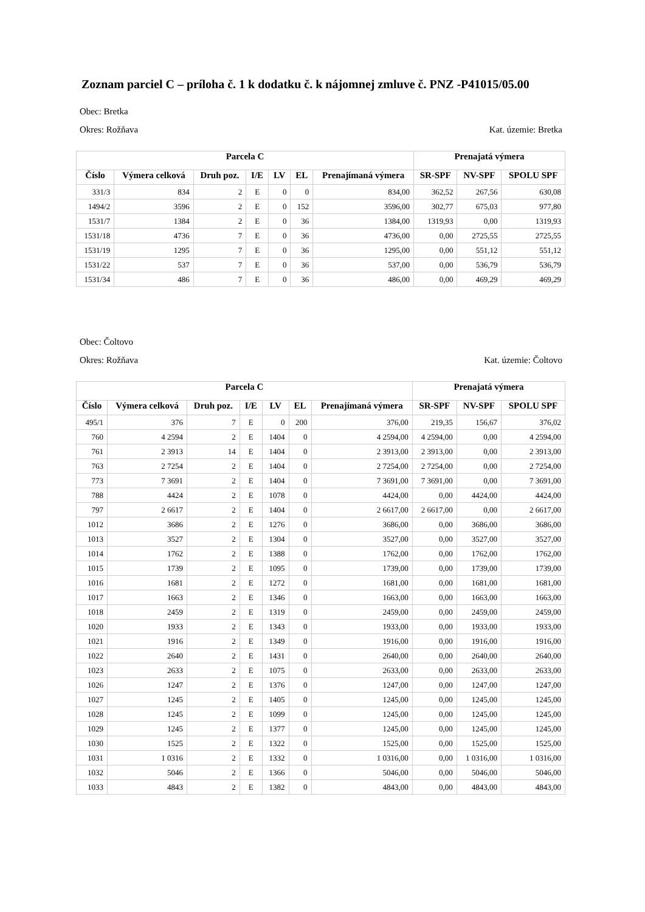Zoznam parciel C – príloha č. 1 k dodatku č. k nájomnej zmluve č. PNZ -P41015/05.00
Obec: Bretka
Okres: Rožňava Kat. územie: Bretka
| Parcela C | | | | | | | Prenajatá výmera | | |
| --- | --- | --- | --- | --- | --- | --- | --- | --- | --- |
| Číslo | Výmera celková | Druh poz. | I/E | LV | EL | Prenajímaná výmera | SR-SPF | NV-SPF | SPOLU SPF |
| 331/3 | 834 | 2 | E | 0 | 0 | 834,00 | 362,52 | 267,56 | 630,08 |
| 1494/2 | 3596 | 2 | E | 0 | 152 | 3596,00 | 302,77 | 675,03 | 977,80 |
| 1531/7 | 1384 | 2 | E | 0 | 36 | 1384,00 | 1319,93 | 0,00 | 1319,93 |
| 1531/18 | 4736 | 7 | E | 0 | 36 | 4736,00 | 0,00 | 2725,55 | 2725,55 |
| 1531/19 | 1295 | 7 | E | 0 | 36 | 1295,00 | 0,00 | 551,12 | 551,12 |
| 1531/22 | 537 | 7 | E | 0 | 36 | 537,00 | 0,00 | 536,79 | 536,79 |
| 1531/34 | 486 | 7 | E | 0 | 36 | 486,00 | 0,00 | 469,29 | 469,29 |
Obec: Čoltovo
Okres: Rožňava Kat. územie: Čoltovo
| Parcela C | | | | | | | Prenajatá výmera | | |
| --- | --- | --- | --- | --- | --- | --- | --- | --- | --- |
| Číslo | Výmera celková | Druh poz. | I/E | LV | EL | Prenajímaná výmera | SR-SPF | NV-SPF | SPOLU SPF |
| 495/1 | 376 | 7 | E | 0 | 200 | 376,00 | 219,35 | 156,67 | 376,02 |
| 760 | 4 2594 | 2 | E | 1404 | 0 | 4 2594,00 | 4 2594,00 | 0,00 | 4 2594,00 |
| 761 | 2 3913 | 14 | E | 1404 | 0 | 2 3913,00 | 2 3913,00 | 0,00 | 2 3913,00 |
| 763 | 2 7254 | 2 | E | 1404 | 0 | 2 7254,00 | 2 7254,00 | 0,00 | 2 7254,00 |
| 773 | 7 3691 | 2 | E | 1404 | 0 | 7 3691,00 | 7 3691,00 | 0,00 | 7 3691,00 |
| 788 | 4424 | 2 | E | 1078 | 0 | 4424,00 | 0,00 | 4424,00 | 4424,00 |
| 797 | 2 6617 | 2 | E | 1404 | 0 | 2 6617,00 | 2 6617,00 | 0,00 | 2 6617,00 |
| 1012 | 3686 | 2 | E | 1276 | 0 | 3686,00 | 0,00 | 3686,00 | 3686,00 |
| 1013 | 3527 | 2 | E | 1304 | 0 | 3527,00 | 0,00 | 3527,00 | 3527,00 |
| 1014 | 1762 | 2 | E | 1388 | 0 | 1762,00 | 0,00 | 1762,00 | 1762,00 |
| 1015 | 1739 | 2 | E | 1095 | 0 | 1739,00 | 0,00 | 1739,00 | 1739,00 |
| 1016 | 1681 | 2 | E | 1272 | 0 | 1681,00 | 0,00 | 1681,00 | 1681,00 |
| 1017 | 1663 | 2 | E | 1346 | 0 | 1663,00 | 0,00 | 1663,00 | 1663,00 |
| 1018 | 2459 | 2 | E | 1319 | 0 | 2459,00 | 0,00 | 2459,00 | 2459,00 |
| 1020 | 1933 | 2 | E | 1343 | 0 | 1933,00 | 0,00 | 1933,00 | 1933,00 |
| 1021 | 1916 | 2 | E | 1349 | 0 | 1916,00 | 0,00 | 1916,00 | 1916,00 |
| 1022 | 2640 | 2 | E | 1431 | 0 | 2640,00 | 0,00 | 2640,00 | 2640,00 |
| 1023 | 2633 | 2 | E | 1075 | 0 | 2633,00 | 0,00 | 2633,00 | 2633,00 |
| 1026 | 1247 | 2 | E | 1376 | 0 | 1247,00 | 0,00 | 1247,00 | 1247,00 |
| 1027 | 1245 | 2 | E | 1405 | 0 | 1245,00 | 0,00 | 1245,00 | 1245,00 |
| 1028 | 1245 | 2 | E | 1099 | 0 | 1245,00 | 0,00 | 1245,00 | 1245,00 |
| 1029 | 1245 | 2 | E | 1377 | 0 | 1245,00 | 0,00 | 1245,00 | 1245,00 |
| 1030 | 1525 | 2 | E | 1322 | 0 | 1525,00 | 0,00 | 1525,00 | 1525,00 |
| 1031 | 1 0316 | 2 | E | 1332 | 0 | 1 0316,00 | 0,00 | 1 0316,00 | 1 0316,00 |
| 1032 | 5046 | 2 | E | 1366 | 0 | 5046,00 | 0,00 | 5046,00 | 5046,00 |
| 1033 | 4843 | 2 | E | 1382 | 0 | 4843,00 | 0,00 | 4843,00 | 4843,00 |